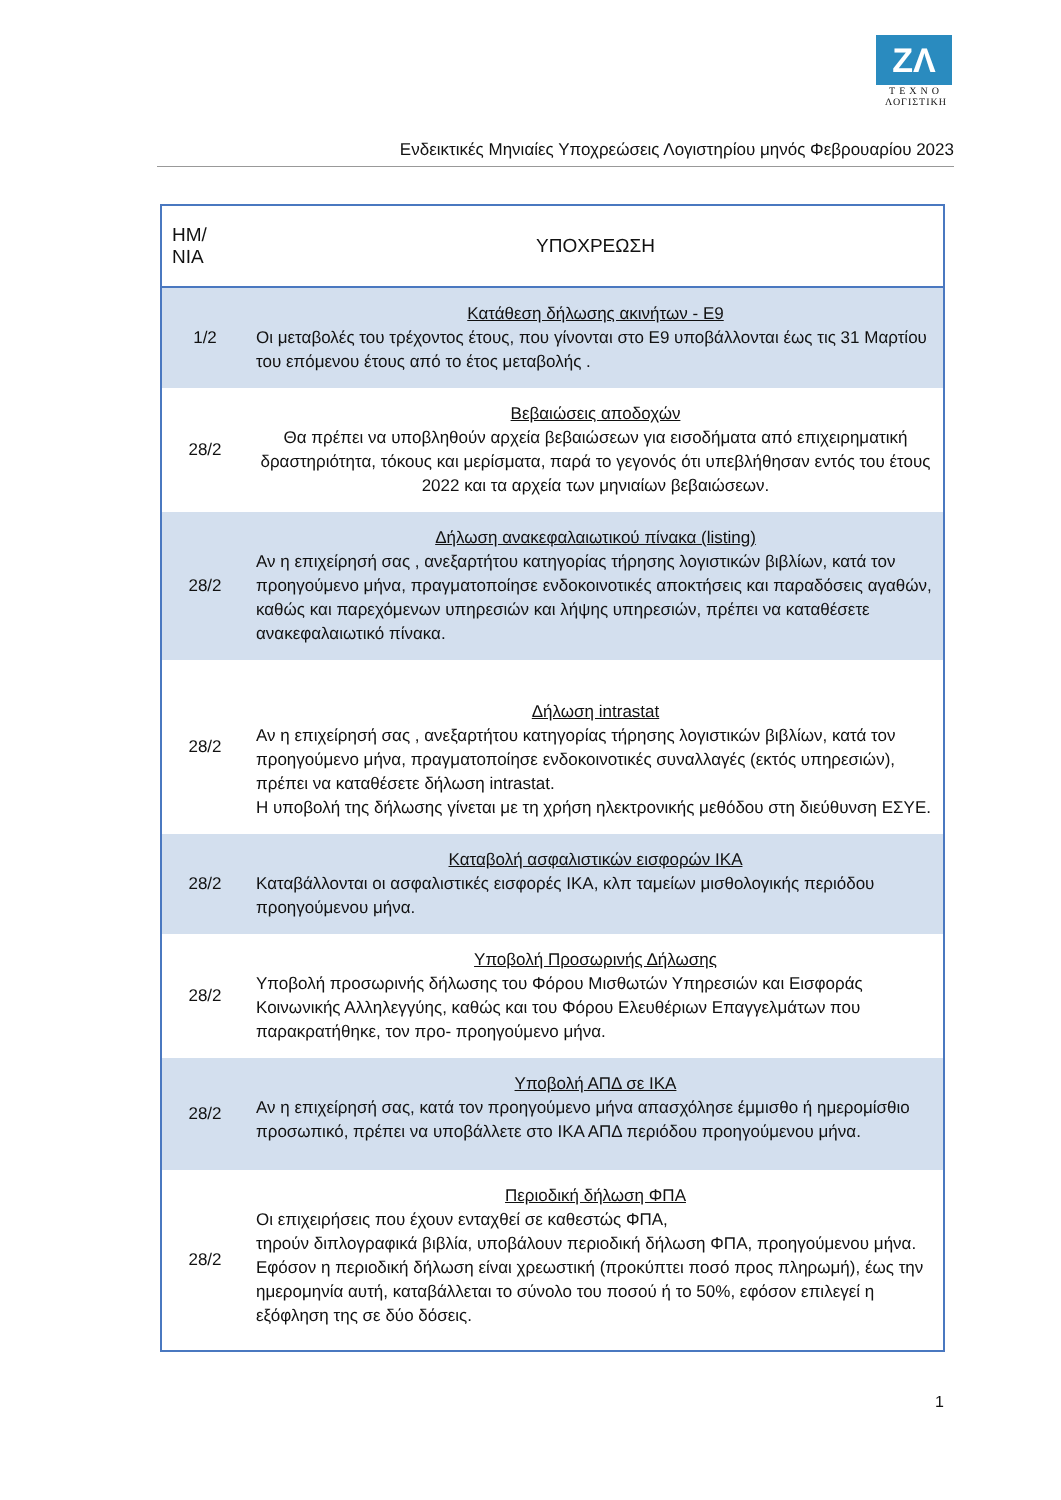ZΛ
ΤΕΧΝΟ
ΛΟΓΙΣΤΙΚΗ
Ενδεικτικές Μηνιαίες Υποχρεώσεις Λογιστηρίου μηνός Φεβρουαρίου 2023
| ΗΜ/ΝΙΑ | ΥΠΟΧΡΕΩΣΗ |
| --- | --- |
| 1/2 | Κατάθεση δήλωσης ακινήτων - Ε9 Οι μεταβολές του τρέχοντος έτους, που γίνονται στο Ε9 υποβάλλονται έως τις 31 Μαρτίου του επόμενου έτους από το έτος μεταβολής . |
| 28/2 | Βεβαιώσεις αποδοχών Θα πρέπει να υποβληθούν αρχεία βεβαιώσεων για εισοδήματα από επιχειρηματική δραστηριότητα, τόκους και μερίσματα, παρά το γεγονός ότι υπεβλήθησαν εντός του έτους 2022 και τα αρχεία των μηνιαίων βεβαιώσεων. |
| 28/2 | Δήλωση ανακεφαλαιωτικού πίνακα (listing) Αν η επιχείρησή σας , ανεξαρτήτου κατηγορίας τήρησης λογιστικών βιβλίων, κατά τον προηγούμενο μήνα, πραγματοποίησε ενδοκοινοτικές αποκτήσεις και παραδόσεις αγαθών, καθώς και παρεχόμενων υπηρεσιών και λήψης υπηρεσιών, πρέπει να καταθέσετε ανακεφαλαιωτικό πίνακα. |
| 28/2 | Δήλωση intrastat Αν η επιχείρησή σας , ανεξαρτήτου κατηγορίας τήρησης λογιστικών βιβλίων, κατά τον προηγούμενο μήνα, πραγματοποίησε ενδοκοινοτικές συναλλαγές (εκτός υπηρεσιών), πρέπει να καταθέσετε δήλωση intrastat. Η υποβολή της δήλωσης γίνεται με τη χρήση ηλεκτρονικής μεθόδου στη διεύθυνση ΕΣΥΕ. |
| 28/2 | Καταβολή ασφαλιστικών εισφορών ΙΚΑ Καταβάλλονται οι ασφαλιστικές εισφορές ΙΚΑ, κλπ ταμείων μισθολογικής περιόδου προηγούμενου μήνα. |
| 28/2 | Υποβολή Προσωρινής Δήλωσης Υποβολή προσωρινής δήλωσης του Φόρου Μισθωτών Υπηρεσιών και Εισφοράς Κοινωνικής Αλληλεγγύης, καθώς και του Φόρου Ελευθέριων Επαγγελμάτων που παρακρατήθηκε, τον προ- προηγούμενο μήνα. |
| 28/2 | Υποβολή ΑΠΔ σε ΙΚΑ Αν η επιχείρησή σας, κατά τον προηγούμενο μήνα απασχόλησε έμμισθο ή ημερομίσθιο προσωπικό, πρέπει να υποβάλλετε στο ΙΚΑ ΑΠΔ περιόδου προηγούμενου μήνα. |
| 28/2 | Περιοδική δήλωση ΦΠΑ Οι επιχειρήσεις που έχουν ενταχθεί σε καθεστώς ΦΠΑ, τηρούν διπλογραφικά βιβλία, υποβάλουν περιοδική δήλωση ΦΠΑ, προηγούμενου μήνα. Εφόσον η περιοδική δήλωση είναι χρεωστική (προκύπτει ποσό προς πληρωμή), έως την ημερομηνία αυτή, καταβάλλεται το σύνολο του ποσού ή το 50%, εφόσον επιλεγεί η εξόφληση της σε δύο δόσεις. |
1